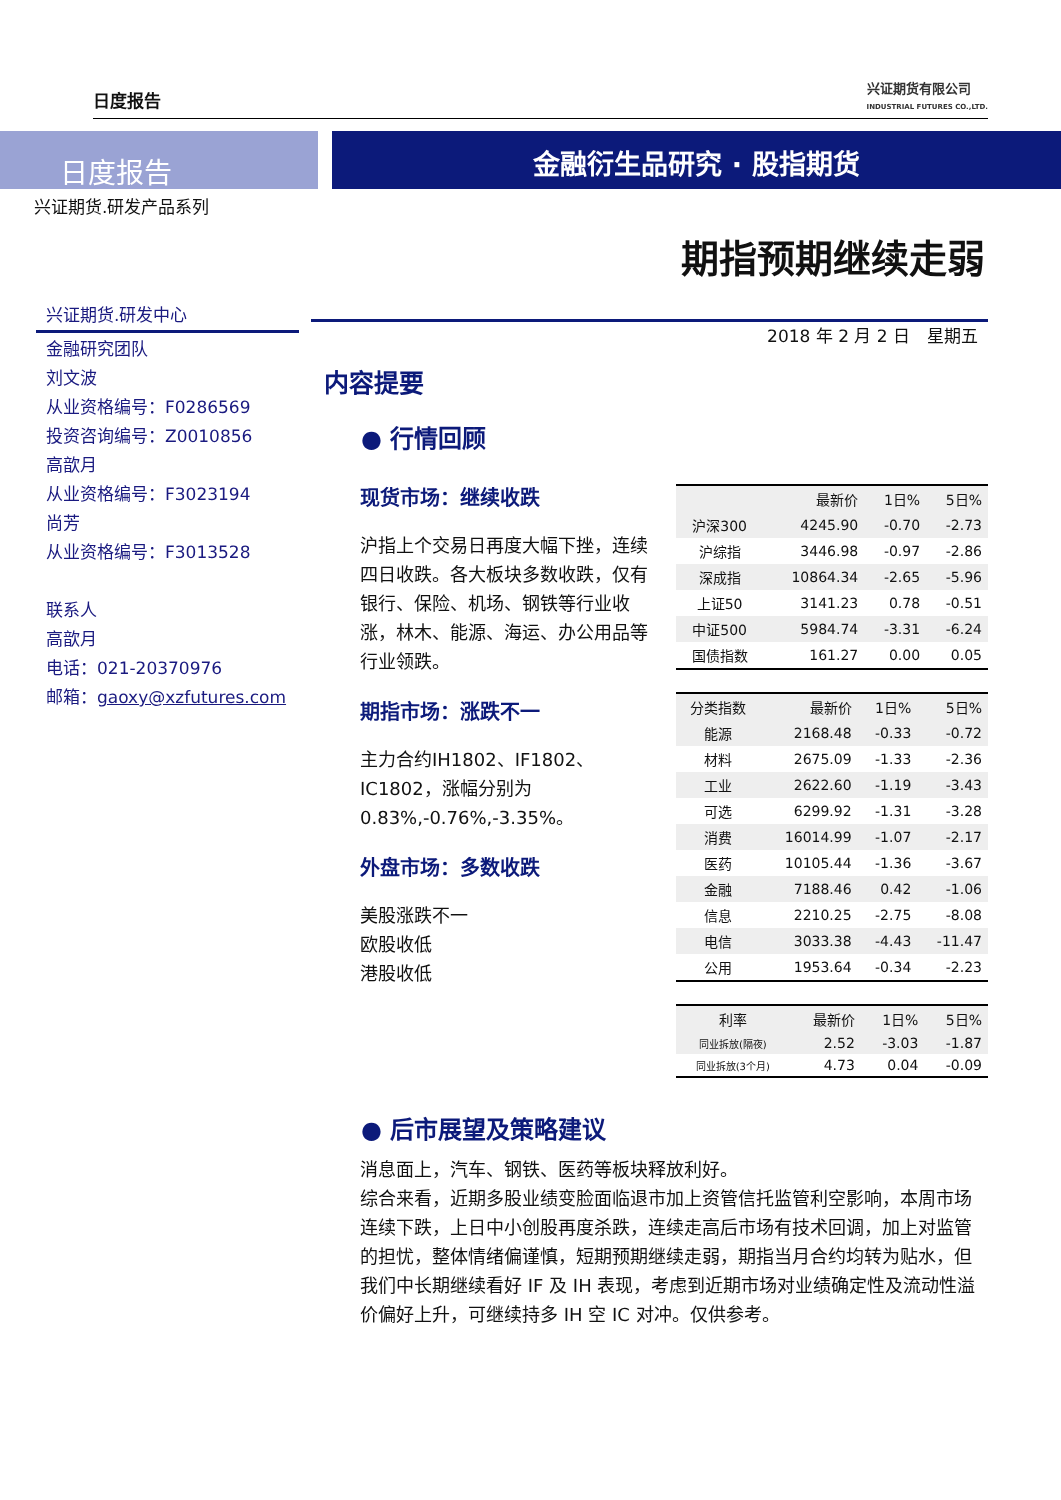日度报告
兴证期货有限公司
INDUSTRIAL FUTURES CO.,LTD.
日度报告
金融衍生品研究 · 股指期货
兴证期货.研发产品系列
期指预期继续走弱
兴证期货.研发中心
金融研究团队
刘文波
从业资格编号：F0286569
投资咨询编号：Z0010856
高歆月
从业资格编号：F3023194
尚芳
从业资格编号：F3013528
联系人
高歆月
电话：021-20370976
邮箱：gaoxy@xzfutures.com
2018 年 2 月 2 日　星期五
内容提要
● 行情回顾
现货市场：继续收跌
沪指上个交易日再度大幅下挫，连续四日收跌。各大板块多数收跌，仅有银行、保险、机场、钢铁等行业收涨，林木、能源、海运、办公用品等行业领跌。
期指市场：涨跌不一
主力合约IH1802、IF1802、IC1802，涨幅分别为0.83%,-0.76%,-3.35%。
外盘市场：多数收跌
美股涨跌不一
欧股收低
港股收低
| | 最新价 | 1日% | 5日% |
| --- | --- | --- | --- |
| 沪深300 | 4245.90 | -0.70 | -2.73 |
| 沪综指 | 3446.98 | -0.97 | -2.86 |
| 深成指 | 10864.34 | -2.65 | -5.96 |
| 上证50 | 3141.23 | 0.78 | -0.51 |
| 中证500 | 5984.74 | -3.31 | -6.24 |
| 国债指数 | 161.27 | 0.00 | 0.05 |
| 分类指数 | 最新价 | 1日% | 5日% |
| --- | --- | --- | --- |
| 能源 | 2168.48 | -0.33 | -0.72 |
| 材料 | 2675.09 | -1.33 | -2.36 |
| 工业 | 2622.60 | -1.19 | -3.43 |
| 可选 | 6299.92 | -1.31 | -3.28 |
| 消费 | 16014.99 | -1.07 | -2.17 |
| 医药 | 10105.44 | -1.36 | -3.67 |
| 金融 | 7188.46 | 0.42 | -1.06 |
| 信息 | 2210.25 | -2.75 | -8.08 |
| 电信 | 3033.38 | -4.43 | -11.47 |
| 公用 | 1953.64 | -0.34 | -2.23 |
| 利率 | 最新价 | 1日% | 5日% |
| --- | --- | --- | --- |
| 同业拆放(隔夜) | 2.52 | -3.03 | -1.87 |
| 同业拆放(3个月) | 4.73 | 0.04 | -0.09 |
● 后市展望及策略建议
消息面上，汽车、钢铁、医药等板块释放利好。
综合来看，近期多股业绩变脸面临退市加上资管信托监管利空影响，本周市场连续下跌，上日中小创股再度杀跌，连续走高后市场有技术回调，加上对监管的担忧，整体情绪偏谨慎，短期预期继续走弱，期指当月合约均转为贴水，但我们中长期继续看好 IF 及 IH 表现，考虑到近期市场对业绩确定性及流动性溢价偏好上升，可继续持多 IH 空 IC 对冲。仅供参考。